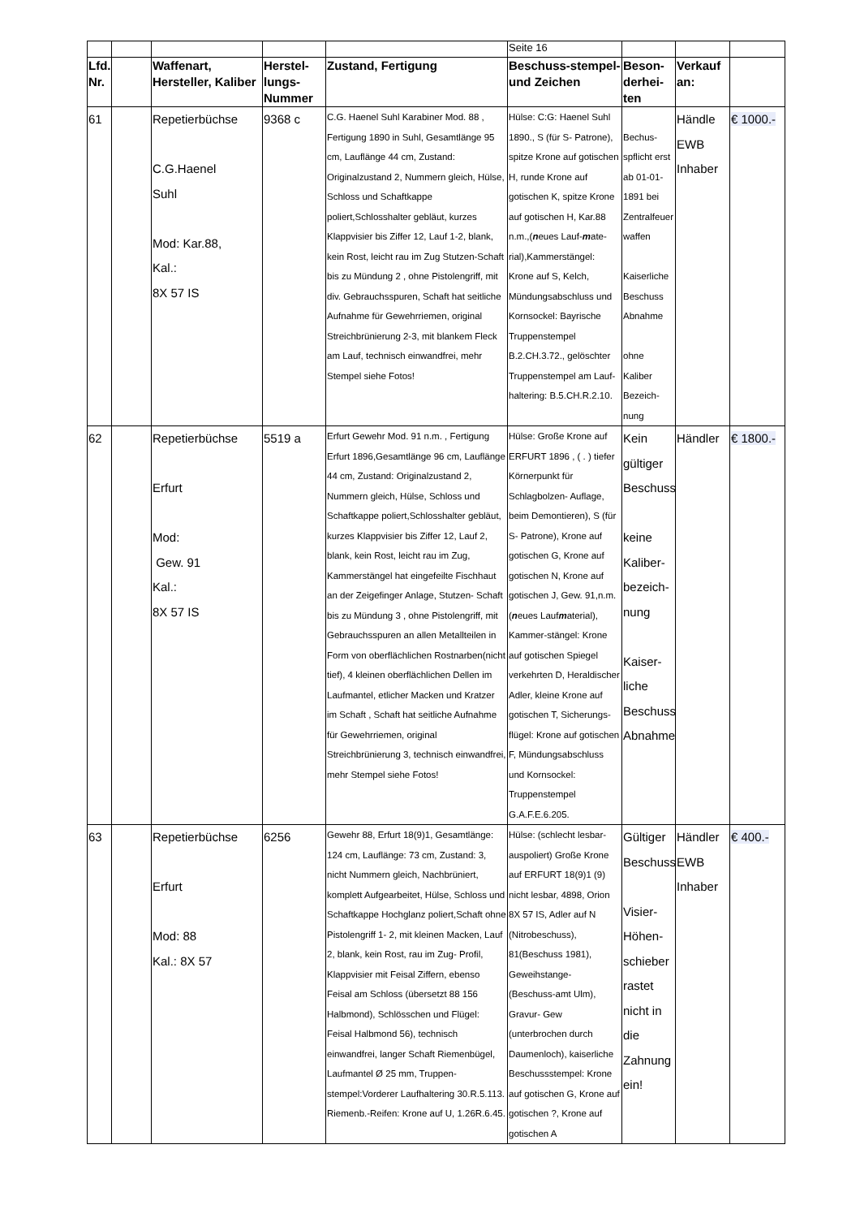| | | | | | Seite 16 | | | |
| Lfd. Nr. | | Waffenart, Hersteller, Kaliber | Herstel-lungs-Nummer | Zustand, Fertigung | Beschuss-stempel- und Zeichen | Beson-derhei-ten | Verkauf an: | |
| 61 | | Repetierbüchse C.G.Haenel Suhl Mod: Kar.88, Kal.: 8X 57 IS | 9368 c | C.G. Haenel Suhl Karabiner Mod. 88 , Fertigung 1890 in Suhl, Gesamtlänge 95 cm, Lauflänge 44 cm, Zustand: Originalzustand 2, Nummern gleich, Hülse, Schloss und Schaftkappe poliert,Schlosshalter gebläut, kurzes Klappvisier bis Ziffer 12, Lauf 1-2, blank, kein Rost, leicht rau im Zug Stutzen-Schaft bis zu Mündung 2 , ohne Pistolengriff, mit div. Gebrauchsspuren, Schaft hat seitliche Aufnahme für Gewehrriemen, original Streichbrünierung 2-3, mit blankem Fleck am Lauf, technisch einwandfrei, mehr Stempel siehe Fotos! | Hülse: C:G: Haenel Suhl 1890., S (für S- Patrone), spitze Krone auf gotischen H, runde Krone auf gotischen K, spitze Krone auf gotischen H, Kar.88 n.m.,( n eues Lauf- m ate-rial),Kammerstängel: Krone auf S, Kelch, Mündungsabschluss und Kornsockel: Bayrische Truppenstempel B.2.CH.3.72., gelöschter Truppenstempel am Lauf-haltering: B.5.CH.R.2.10. | Bechus-spflicht erst ab 01-01-1891 bei Zentralfeuer waffen Kaiserliche Beschuss Abnahme ohne Kaliber Bezeich-nung | Händle EWB Inhaber | € 1000.- |
| 62 | | Repetierbüchse Erfurt Mod: Gew. 91 Kal.: 8X 57 IS | 5519 a | Erfurt Gewehr Mod. 91 n.m. , Fertigung Erfurt 1896,Gesamtlänge 96 cm, Lauflänge 44 cm, Zustand: Originalzustand 2, Nummern gleich, Hülse, Schloss und Schaftkappe poliert,Schlosshalter gebläut, kurzes Klappvisier bis Ziffer 12, Lauf 2, blank, kein Rost, leicht rau im Zug, Kammerstängel hat eingefeilte Fischhaut an der Zeigefinger Anlage, Stutzen- Schaft bis zu Mündung 3 , ohne Pistolengriff, mit Gebrauchsspuren an allen Metallteilen in Form von oberflächlichen Rostnarben(nicht tief), 4 kleinen oberflächlichen Dellen im Laufmantel, etlicher Macken und Kratzer im Schaft , Schaft hat seitliche Aufnahme für Gewehrriemen, original Streichbrünierung 3, technisch einwandfrei, mehr Stempel siehe Fotos! | Hülse: Große Krone auf ERFURT 1896 , ( . ) tiefer Körnerpunkt für Schlagbolzen- Auflage, beim Demontieren), S (für S- Patrone), Krone auf gotischen G, Krone auf gotischen N, Krone auf gotischen J, Gew. 91,n.m. ( n eues Lauf m aterial), Kammer-stängel: Krone auf gotischen Spiegel verkehrten D, Heraldischer Adler, kleine Krone auf gotischen T, Sicherungs-flügel: Krone auf gotischen F, Mündungsabschluss und Kornsockel: Truppenstempel G.A.F.E.6.205. | Kein gültiger Beschuss keine Kaliber-bezeich-nung Kaiser-liche Beschuss Abnahme | Händler | € 1800.- |
| 63 | | Repetierbüchse Erfurt Mod: 88 Kal.: 8X 57 | 6256 | Gewehr 88, Erfurt 18(9)1, Gesamtlänge: 124 cm, Lauflänge: 73 cm, Zustand: 3, nicht Nummern gleich, Nachbrüniert, komplett Aufgearbeitet, Hülse, Schloss und Schaftkappe Hochglanz poliert,Schaft ohne Pistolengriff 1- 2, mit kleinen Macken, Lauf 2, blank, kein Rost, rau im Zug- Profil, Klappvisier mit Feisal Ziffern, ebenso Feisal am Schloss (übersetzt 88 156 Halbmond), Schlösschen und Flügel: Feisal Halbmond 56), technisch einwandfrei, langer Schaft Riemenbügel, Laufmantel Ø 25 mm, Truppen-stempel:Vorderer Laufhaltering 30.R.5.113. Riemenb.-Reifen: Krone auf U, 1.26R.6.45. | Hülse: (schlecht lesbar-auspoliert) Große Krone auf ERFURT 18(9)1 (9) nicht lesbar, 4898, Orion 8X 57 IS, Adler auf N (Nitrobeschuss), 81(Beschuss 1981), Geweihstange- (Beschuss-amt Ulm), Gravur- Gew (unterbrochen durch Daumenloch), kaiserliche Beschussstempel: Krone auf gotischen G, Krone auf gotischen ?, Krone auf gotischen A | Gültiger Beschuss Visier-Höhen-schieber rastet nicht in die Zahnung ein! | Händler EWB Inhaber | € 400.- |